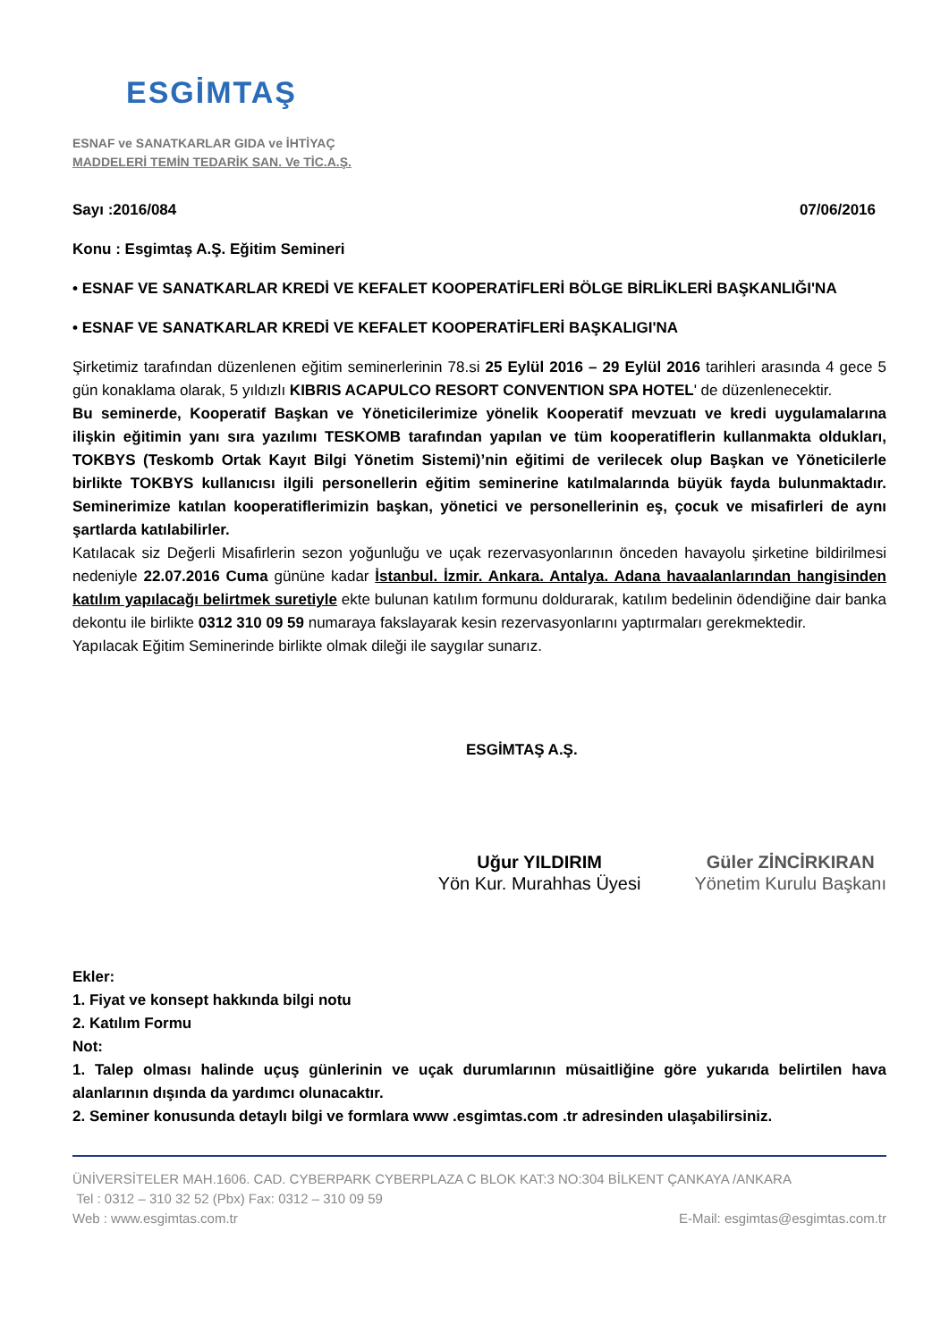ESGİMTAŞ
ESNAF ve SANATKARLAR GIDA ve İHTİYAÇ
MADDELERİ TEMİN TEDARİK SAN. Ve TİC.A.Ş.
Sayı :2016/084 07/06/2016
Konu : Esgimtaş A.Ş. Eğitim Semineri
• ESNAF VE SANATKARLAR KREDİ VE KEFALET KOOPERATİFLERİ BÖLGE BİRLİKLERİ BAŞKANLIĞI'NA
• ESNAF VE SANATKARLAR KREDİ VE KEFALET KOOPERATİFLERİ BAŞKALIGI'NA
Şirketimiz tarafından düzenlenen eğitim seminerlerinin 78.si 25 Eylül 2016 – 29 Eylül 2016 tarihleri arasında 4 gece 5 gün konaklama olarak, 5 yıldızlı KIBRIS ACAPULCO RESORT CONVENTION SPA HOTEL' de düzenlenecektir.
Bu seminerde, Kooperatif Başkan ve Yöneticilerimize yönelik Kooperatif mevzuatı ve kredi uygulamalarına ilişkin eğitimin yanı sıra yazılımı TESKOMB tarafından yapılan ve tüm kooperatiflerin kullanmakta oldukları, TOKBYS (Teskomb Ortak Kayıt Bilgi Yönetim Sistemi)’nin eğitimi de verilecek olup Başkan ve Yöneticilerle birlikte TOKBYS kullanıcısı ilgili personellerin eğitim seminerine katılmalarında büyük fayda bulunmaktadır. Seminerimize katılan kooperatiflerimizin başkan, yönetici ve personellerinin eş, çocuk ve misafirleri de aynı şartlarda katılabilirler.
Katılacak siz Değerli Misafirlerin sezon yoğunluğu ve uçak rezervasyonlarının önceden havayolu şirketine bildirilmesi nedeniyle 22.07.2016 Cuma gününe kadar İstanbul. İzmir. Ankara. Antalya. Adana havaalanlarından hangisinden katılım yapılacağı belirtmek suretiyle ekte bulunan katılım formunu doldurarak, katılım bedelinin ödendiğine dair banka dekontu ile birlikte 0312 310 09 59 numaraya fakslayarak kesin rezervasyonlarını yaptırmaları gerekmektedir.
Yapılacak Eğitim Seminerinde birlikte olmak dileği ile saygılar sunarız.
ESGİMTAŞ A.Ş.
Uğur YILDIRIM
Yön Kur. Murahhas Üyesi
Güler ZİNCİRKIRAN
Yönetim Kurulu Başkanı
Ekler:
1. Fiyat ve konsept hakkında bilgi notu
2. Katılım Formu
Not:
1. Talep olması halinde uçuş günlerinin ve uçak durumlarının müsaitliğine göre yukarıda belirtilen hava alanlarının dışında da yardımcı olunacaktır.
2. Seminer konusunda detaylı bilgi ve formlara www .esgimtas.com .tr adresinden ulaşabilirsiniz.
ÜNİVERSİTELER MAH.1606. CAD. CYBERPARK CYBERPLAZA C BLOK KAT:3 NO:304 BİLKENT ÇANKAYA /ANKARA
Tel : 0312 – 310 32 52 (Pbx) Fax: 0312 – 310 09 59
Web : www.esgimtas.com.tr E-Mail: esgimtas@esgimtas.com.tr